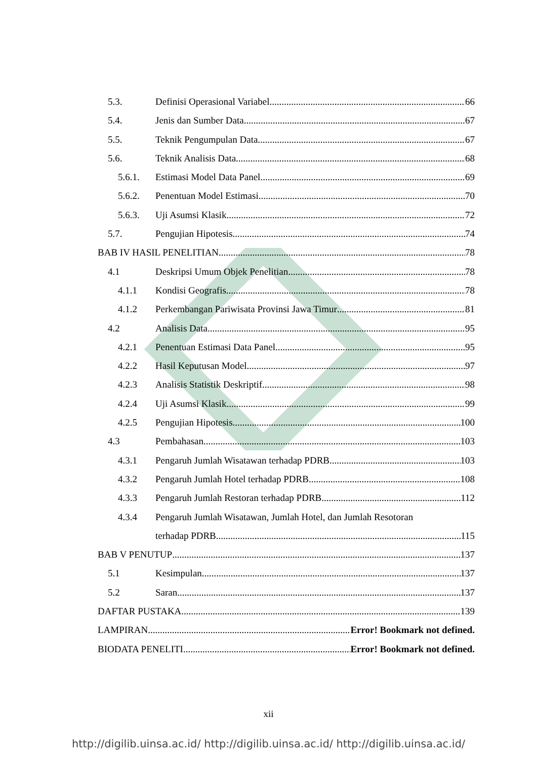5.3. Definisi Operasional Variabel 66
5.4. Jenis dan Sumber Data 67
5.5. Teknik Pengumpulan Data 67
5.6. Teknik Analisis Data 68
5.6.1. Estimasi Model Data Panel 69
5.6.2. Penentuan Model Estimasi 70
5.6.3. Uji Asumsi Klasik 72
5.7. Pengujian Hipotesis 74
BAB IV HASIL PENELITIAN 78
4.1 Deskripsi Umum Objek Penelitian 78
4.1.1 Kondisi Geografis 78
4.1.2 Perkembangan Pariwisata Provinsi Jawa Timur 81
4.2 Analisis Data 95
4.2.1 Penentuan Estimasi Data Panel 95
4.2.2 Hasil Keputusan Model 97
4.2.3 Analisis Statistik Deskriptif 98
4.2.4 Uji Asumsi Klasik 99
4.2.5 Pengujian Hipotesis 100
4.3 Pembahasan 103
4.3.1 Pengaruh Jumlah Wisatawan terhadap PDRB 103
4.3.2 Pengaruh Jumlah Hotel terhadap PDRB 108
4.3.3 Pengaruh Jumlah Restoran terhadap PDRB 112
4.3.4 Pengaruh Jumlah Wisatawan, Jumlah Hotel, dan Jumlah Resotoran
terhadap PDRB 115
BAB V PENUTUP 137
5.1 Kesimpulan 137
5.2 Saran 137
DAFTAR PUSTAKA 139
LAMPIRAN Error! Bookmark not defined.
BIODATA PENELITI Error! Bookmark not defined.
xii
http://digilib.uinsa.ac.id/ http://digilib.uinsa.ac.id/ http://digilib.uinsa.ac.id/